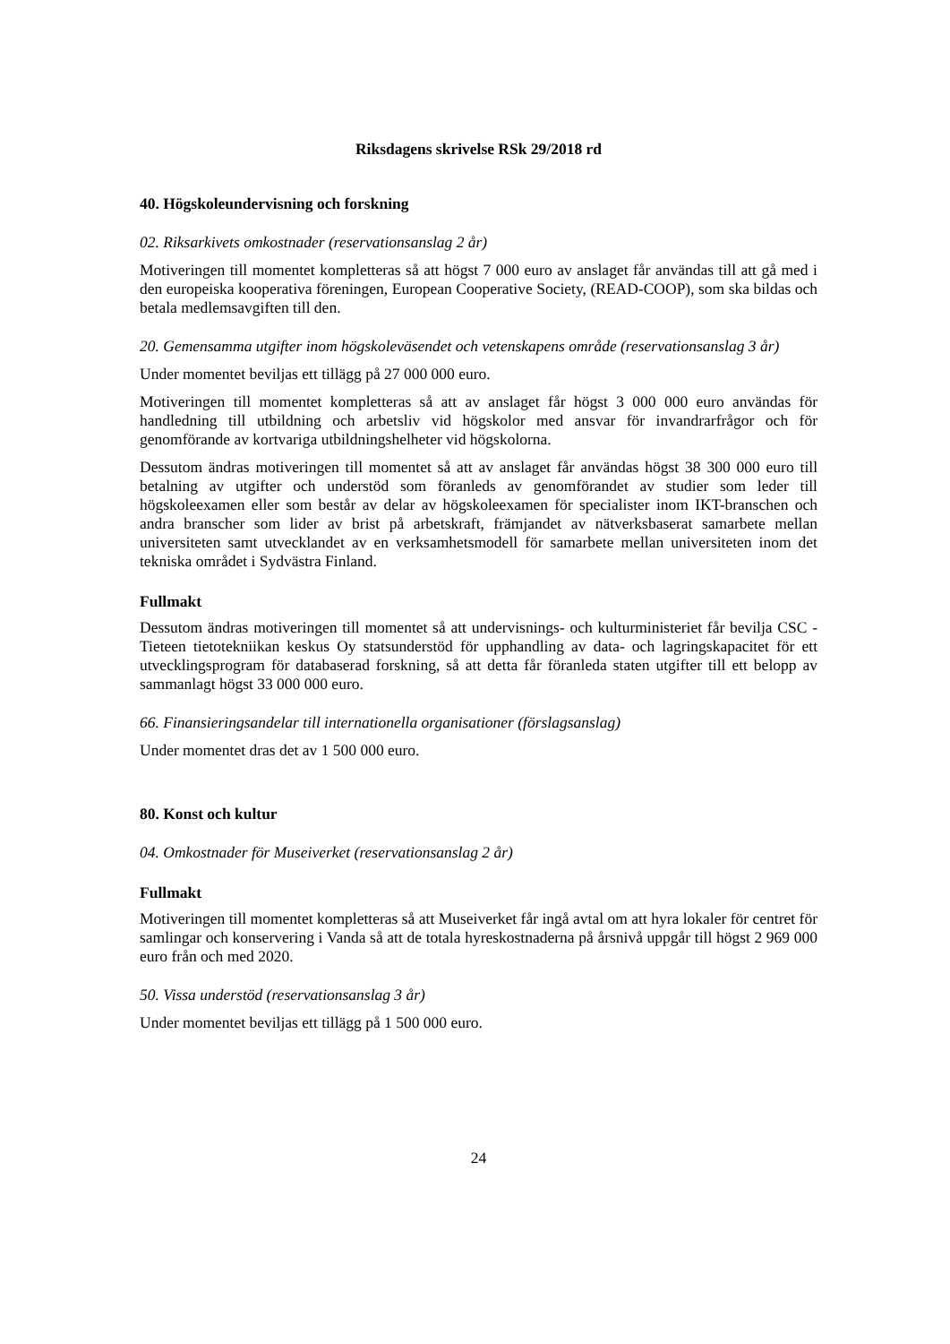Riksdagens skrivelse RSk 29/2018 rd
40. Högskoleundervisning och forskning
02. Riksarkivets omkostnader (reservationsanslag 2 år)
Motiveringen till momentet kompletteras så att högst 7 000 euro av anslaget får användas till att gå med i den europeiska kooperativa föreningen, European Cooperative Society, (READ-COOP), som ska bildas och betala medlemsavgiften till den.
20. Gemensamma utgifter inom högskoleväsendet och vetenskapens område (reservationsanslag 3 år)
Under momentet beviljas ett tillägg på 27 000 000 euro.
Motiveringen till momentet kompletteras så att av anslaget får högst 3 000 000 euro användas för handledning till utbildning och arbetsliv vid högskolor med ansvar för invandrarfrågor och för genomförande av kortvariga utbildningshelheter vid högskolorna.
Dessutom ändras motiveringen till momentet så att av anslaget får användas högst 38 300 000 euro till betalning av utgifter och understöd som föranleds av genomförandet av studier som leder till högskoleexamen eller som består av delar av högskoleexamen för specialister inom IKT-branschen och andra branscher som lider av brist på arbetskraft, främjandet av nätverksbaserat samarbete mellan universiteten samt utvecklandet av en verksamhetsmodell för samarbete mellan universiteten inom det tekniska området i Sydvästra Finland.
Fullmakt
Dessutom ändras motiveringen till momentet så att undervisnings- och kulturministeriet får bevilja CSC - Tieteen tietotekniikan keskus Oy statsunderstöd för upphandling av data- och lagringskapacitet för ett utvecklingsprogram för databaserad forskning, så att detta får föranleda staten utgifter till ett belopp av sammanlagt högst 33 000 000 euro.
66. Finansieringsandelar till internationella organisationer (förslagsanslag)
Under momentet dras det av 1 500 000 euro.
80. Konst och kultur
04. Omkostnader för Museiverket (reservationsanslag 2 år)
Fullmakt
Motiveringen till momentet kompletteras så att Museiverket får ingå avtal om att hyra lokaler för centret för samlingar och konservering i Vanda så att de totala hyreskostnaderna på årsnivå uppgår till högst 2 969 000 euro från och med 2020.
50. Vissa understöd (reservationsanslag 3 år)
Under momentet beviljas ett tillägg på 1 500 000 euro.
24